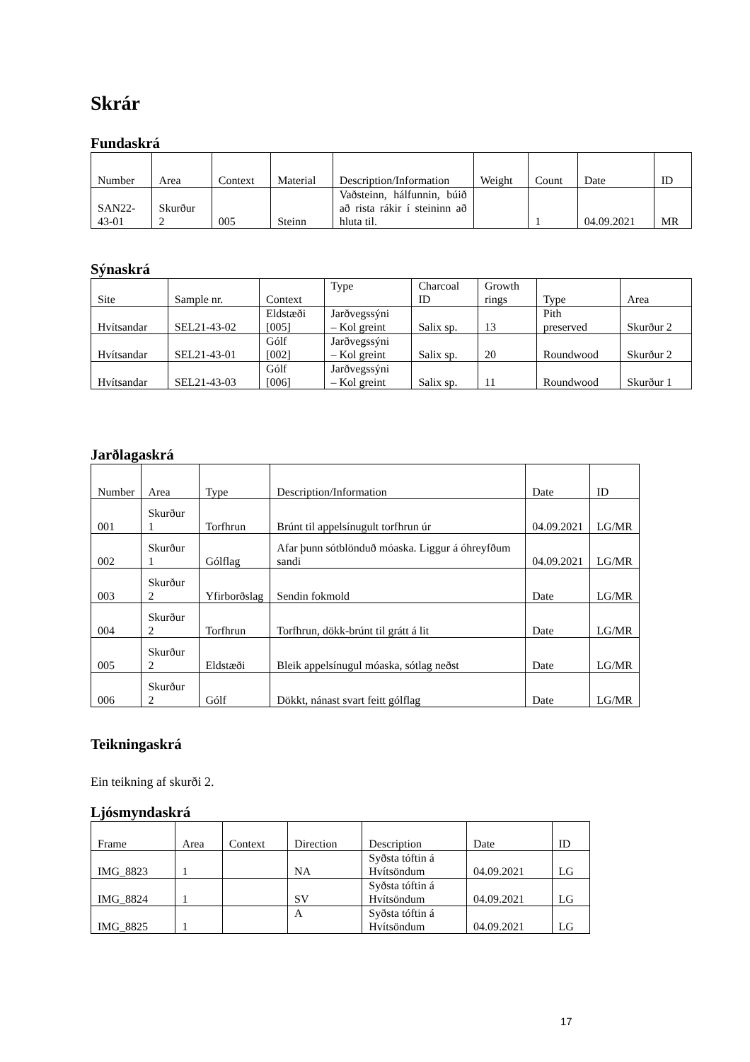Skrár
Fundaskrá
| Number | Area | Context | Material | Description/Information | Weight | Count | Date | ID |
| --- | --- | --- | --- | --- | --- | --- | --- | --- |
| SAN22- 43-01 | Skurður 2 | 005 | Steinn | Vaðsteinn, hálfunnin, búið að rista rákir í steininn að hluta til. | | 1 | 04.09.2021 | MR |
Sýnaskrá
| Site | Sample nr. | Context | Type | Charcoal ID | Growth rings | Type | Area |
| --- | --- | --- | --- | --- | --- | --- | --- |
| Hvítsandar | SEL21-43-02 | Eldstæði [005] | Jarðvegssýni – Kol greint | Salix sp. | 13 | Pith preserved | Skurður 2 |
| Hvítsandar | SEL21-43-01 | Gólf [002] | Jarðvegssýni – Kol greint | Salix sp. | 20 | Roundwood | Skurður 2 |
| Hvítsandar | SEL21-43-03 | Gólf [006] | Jarðvegssýni – Kol greint | Salix sp. | 11 | Roundwood | Skurður 1 |
Jarðlagaskrá
| Number | Area | Type | Description/Information | Date | ID |
| --- | --- | --- | --- | --- | --- |
| 001 | Skurður 1 | Torfhrun | Brúnt til appelsínugult torfhrun úr | 04.09.2021 | LG/MR |
| 002 | Skurður 1 | Gólflag | Afar þunn sótblönduð móaska. Liggur á óhreyfðum sandi | 04.09.2021 | LG/MR |
| 003 | Skurður 2 | Yfirborðslag | Sendin fokmold | Date | LG/MR |
| 004 | Skurður 2 | Torfhrun | Torfhrun, dökk-brúnt til grátt á lit | Date | LG/MR |
| 005 | Skurður 2 | Eldstæði | Bleik appelsínugul móaska, sótlag neðst | Date | LG/MR |
| 006 | Skurður 2 | Gólf | Dökkt, nánast svart feitt gólflag | Date | LG/MR |
Teikningaskrá
Ein teikning af skurði 2.
Ljósmyndaskrá
| Frame | Area | Context | Direction | Description | Date | ID |
| --- | --- | --- | --- | --- | --- | --- |
| IMG_8823 | 1 | | NA | Syðsta tóftin á Hvítsöndum | 04.09.2021 | LG |
| IMG_8824 | 1 | | SV | Syðsta tóftin á Hvítsöndum | 04.09.2021 | LG |
| IMG_8825 | 1 | | A | Syðsta tóftin á Hvítsöndum | 04.09.2021 | LG |
17